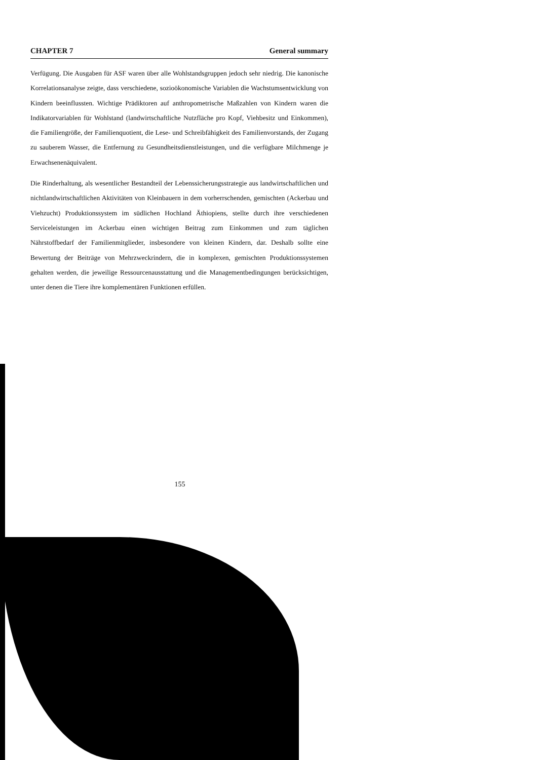CHAPTER 7 General summary
Verfügung. Die Ausgaben für ASF waren über alle Wohlstandsgruppen jedoch sehr niedrig. Die kanonische Korrelationsanalyse zeigte, dass verschiedene, sozioökonomische Variablen die Wachstumsentwicklung von Kindern beeinflussten. Wichtige Prädiktoren auf anthropometrische Maßzahlen von Kindern waren die Indikatorvariablen für Wohlstand (landwirtschaftliche Nutzfläche pro Kopf, Viehbesitz und Einkommen), die Familiengröße, der Familienquotient, die Lese- und Schreibfähigkeit des Familienvorstands, der Zugang zu sauberem Wasser, die Entfernung zu Gesundheitsdienstleistungen, und die verfügbare Milchmenge je Erwachsenenäquivalent.
Die Rinderhaltung, als wesentlicher Bestandteil der Lebenssicherungsstrategie aus landwirtschaftlichen und nichtlandwirtschaftlichen Aktivitäten von Kleinbauern in dem vorherrschenden, gemischten (Ackerbau und Viehzucht) Produktionssystem im südlichen Hochland Äthiopiens, stellte durch ihre verschiedenen Serviceleistungen im Ackerbau einen wichtigen Beitrag zum Einkommen und zum täglichen Nährstoffbedarf der Familienmitglieder, insbesondere von kleinen Kindern, dar. Deshalb sollte eine Bewertung der Beiträge von Mehrzweckrindern, die in komplexen, gemischten Produktionssystemen gehalten werden, die jeweilige Ressourcenausstattung und die Managementbedingungen berücksichtigen, unter denen die Tiere ihre komplementären Funktionen erfüllen.
155